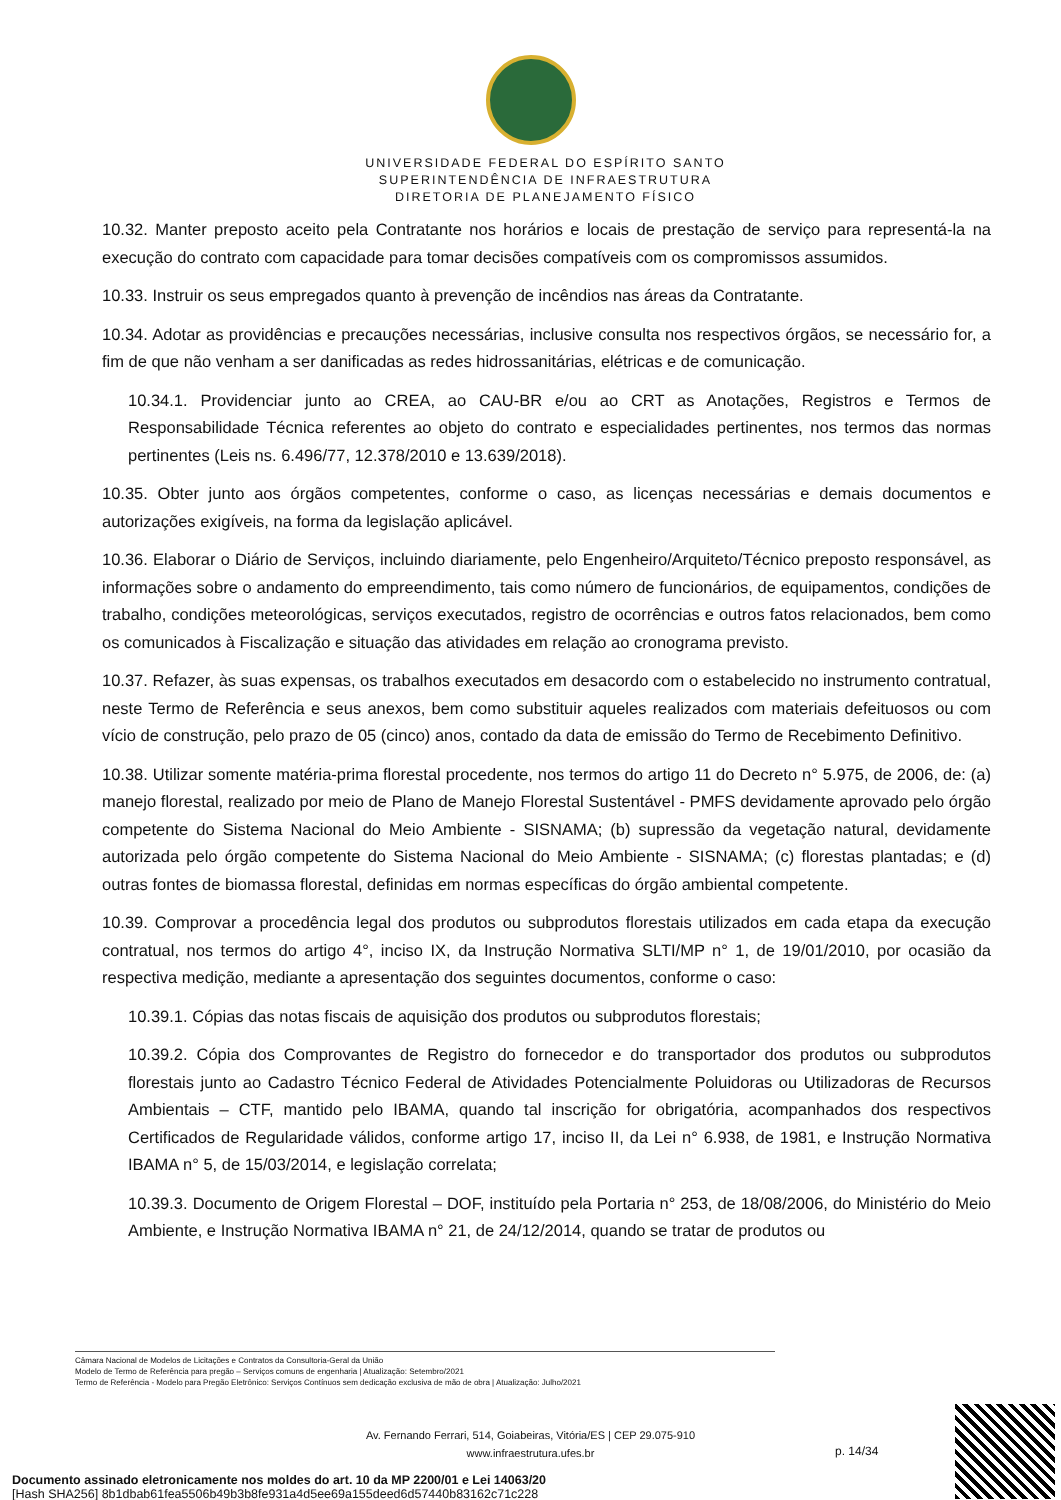UNIVERSIDADE FEDERAL DO ESPÍRITO SANTO
SUPERINTENDÊNCIA DE INFRAESTRUTURA
DIRETORIA DE PLANEJAMENTO FÍSICO
10.32. Manter preposto aceito pela Contratante nos horários e locais de prestação de serviço para representá-la na execução do contrato com capacidade para tomar decisões compatíveis com os compromissos assumidos.
10.33. Instruir os seus empregados quanto à prevenção de incêndios nas áreas da Contratante.
10.34. Adotar as providências e precauções necessárias, inclusive consulta nos respectivos órgãos, se necessário for, a fim de que não venham a ser danificadas as redes hidrossanitárias, elétricas e de comunicação.
10.34.1. Providenciar junto ao CREA, ao CAU-BR e/ou ao CRT as Anotações, Registros e Termos de Responsabilidade Técnica referentes ao objeto do contrato e especialidades pertinentes, nos termos das normas pertinentes (Leis ns. 6.496/77, 12.378/2010 e 13.639/2018).
10.35. Obter junto aos órgãos competentes, conforme o caso, as licenças necessárias e demais documentos e autorizações exigíveis, na forma da legislação aplicável.
10.36. Elaborar o Diário de Serviços, incluindo diariamente, pelo Engenheiro/Arquiteto/Técnico preposto responsável, as informações sobre o andamento do empreendimento, tais como número de funcionários, de equipamentos, condições de trabalho, condições meteorológicas, serviços executados, registro de ocorrências e outros fatos relacionados, bem como os comunicados à Fiscalização e situação das atividades em relação ao cronograma previsto.
10.37. Refazer, às suas expensas, os trabalhos executados em desacordo com o estabelecido no instrumento contratual, neste Termo de Referência e seus anexos, bem como substituir aqueles realizados com materiais defeituosos ou com vício de construção, pelo prazo de 05 (cinco) anos, contado da data de emissão do Termo de Recebimento Definitivo.
10.38. Utilizar somente matéria-prima florestal procedente, nos termos do artigo 11 do Decreto n° 5.975, de 2006, de: (a) manejo florestal, realizado por meio de Plano de Manejo Florestal Sustentável - PMFS devidamente aprovado pelo órgão competente do Sistema Nacional do Meio Ambiente - SISNAMA; (b) supressão da vegetação natural, devidamente autorizada pelo órgão competente do Sistema Nacional do Meio Ambiente - SISNAMA; (c) florestas plantadas; e (d) outras fontes de biomassa florestal, definidas em normas específicas do órgão ambiental competente.
10.39. Comprovar a procedência legal dos produtos ou subprodutos florestais utilizados em cada etapa da execução contratual, nos termos do artigo 4°, inciso IX, da Instrução Normativa SLTI/MP n° 1, de 19/01/2010, por ocasião da respectiva medição, mediante a apresentação dos seguintes documentos, conforme o caso:
10.39.1. Cópias das notas fiscais de aquisição dos produtos ou subprodutos florestais;
10.39.2. Cópia dos Comprovantes de Registro do fornecedor e do transportador dos produtos ou subprodutos florestais junto ao Cadastro Técnico Federal de Atividades Potencialmente Poluidoras ou Utilizadoras de Recursos Ambientais – CTF, mantido pelo IBAMA, quando tal inscrição for obrigatória, acompanhados dos respectivos Certificados de Regularidade válidos, conforme artigo 17, inciso II, da Lei n° 6.938, de 1981, e Instrução Normativa IBAMA n° 5, de 15/03/2014, e legislação correlata;
10.39.3. Documento de Origem Florestal – DOF, instituído pela Portaria n° 253, de 18/08/2006, do Ministério do Meio Ambiente, e Instrução Normativa IBAMA n° 21, de 24/12/2014, quando se tratar de produtos ou
Câmara Nacional de Modelos de Licitações e Contratos da Consultoria-Geral da União
Modelo de Termo de Referência para pregão – Serviços comuns de engenharia | Atualização: Setembro/2021
Termo de Referência - Modelo para Pregão Eletrônico: Serviços Contínuos sem dedicação exclusiva de mão de obra | Atualização: Julho/2021
Av. Fernando Ferrari, 514, Goiabeiras, Vitória/ES | CEP 29.075-910
www.infraestrutura.ufes.br
p. 14/34
Documento assinado eletronicamente nos moldes do art. 10 da MP 2200/01 e Lei 14063/20
[Hash SHA256] 8b1dbab61fea5506b49b3b8fe931a4d5ee69a155deed6d57440b83162c71c228